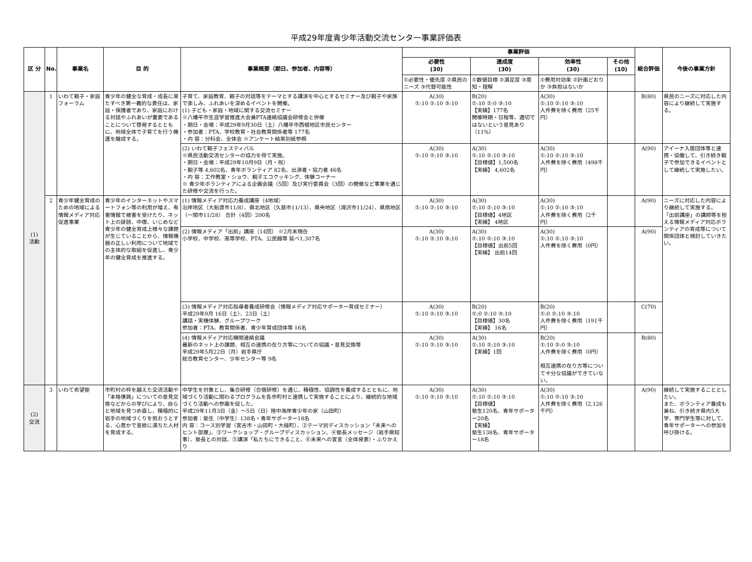平成29年度青少年活動交流センター事業評価表
| 区 分 | No. | 事業名 | 目 的 | 事業概要（期日、参加者、内容等） | 事業評価 | | | | 総合評価 | 今後の事業方針 |
| --- | --- | --- | --- | --- | --- | --- | --- | --- | --- | --- |
| | | | | | 必要性 (30) | 達成度 (30) | 効率性 (30) | その他 (10) | | |
| | | | | | ①必要性・優先度 ②県民のニーズ ③代替可能性 | ①数値目標 ②満足度 ③周知・理解 | ①費用対効果 ②計画どおりか ③負担はないか | | | |
| (1) 活動 | 1 | いわて親子・家庭フォーラム | 青少年の健全な育成・成長に果たすべき第一義的な責任は、家庭・保護者であり、家庭における対話やふれあいが重要であることについて啓発するとともに、地域全体で子育てを行う機運を醸成する。 | 子育て、家庭教育、親子の対話等をテーマとする講演を中心とするセミナー及び親子や家族で楽しみ、ふれあいを深めるイベントを開催。 (1) 子ども・家庭・地域に関する交流セミナー ※八幡平市生涯学習推進大会兼PTA連絡協議会研修会と併催 ・期日・会場：平成29年9月30日（土）八幡平市西根地区市民センター ・参加者：PTA、学校教育・社会教育関係者等 177名 ・内 容：分科会、全体会 ※アンケート結果別紙参照 | A(30) ①:10 ②:10 ③:10 | B(20) ①:10 ②:0 ③:10 【実績】177名 開催時期・日程等、適切ではないという意見あり（11%） | A(30) ①:10 ②:10 ③:10 人件費を除く費用（25千円） | | B(80) | 県民のニーズに対応した内容により継続して実施する。 |
| | | | | (2) いわて親子フェスティバル ※県民活動交流センターの協力を得て実施。 ・期日・会場：平成29年10月9日（月・祝） ・親子等 4,602名、青年ボランティア 82名、出演者・協力者 46名 ・内 容：工作教室・ショウ、親子エコクッキング、体験コーナー ※ 青少年ボランティアによる企画会議（5回）及び実行委員会（3回）の開催など事業を通じた研修や交流を行った。 | A(30) ①:10 ②:10 ③:10 | A(30) ①:10 ②:10 ③:10 【目標値】1,500名 【実績】 4,602名 | A(30) ①:10 ②:10 ③:10 人件費を除く費用（498千円） | | A(90) | アイーナ入居団体等と連携・協働して、引き続き親子で参加できるイベントとして継続して実施したい。 |
| | 2 | 青少年健全育成のための地域による情報メディア対応促進事業 | 青少年のインターネットやスマートフォン等の利用が増え、有害情報で被害を受けたり、ネット上の誹謗、中傷、いじめなど青少年の健全育成上様々な課題が生じていることから、情報機器の正しい利用について地域での主体的な取組を促進し、青少年の健全育成を推進する。 | (1) 情報メディア対応力養成講座（4地域） 沿岸地区（大船渡市11/8）、県北地区（久慈市11/13）、県央地区（滝沢市11/24）、県南地区（一関市11/28） 合計（4回）200名 | A(30) ①:10 ②:10 ③:10 | A(30) ①:10 ②:10 ③:10 【目標値】4地区 【実績】 4地区 | A(30) ①:10 ②:10 ③:10 人件費を除く費用（2千円） | | A(90) | ニーズに対応した内容により継続して実施する。 「出前講座」の講師等を担える情報メディア対応ボランティアの育成等について関係団体と検討していきたい。 |
| | | | | (2) 情報メディア「出前」講座（14回） ※2月末現在 小学校、中学校、高等学校、PTA、公民館等 延べ1,307名 | A(30) ①:10 ②:10 ③:10 | A(30) ①:10 ②:10 ③:10 【目標値】出前5回 【実績】 出前14回 | A(30) ①:10 ②:10 ③:10 人件費を除く費用（0円） | | A(90) | |
| | | | | (3) 情報メディア対応指導者養成研修会（情報メディア対応サポーター育成セミナー） 平成29年9月 16日（土）、23日（土） 講話・実機体験、グループワーク 参加者：PTA、教育関係者、青少年育成団体等 16名 | A(30) ①:10 ②:10 ③:10 | B(20) ①:0 ②:10 ③:10 【目標値】30名 【実績】 16名 | B(20) ①:0 ②:10 ③:10 人件費を除く費用（191千円） | | C(70) | |
| | | | | (4) 情報メディア対応機関連絡会議 最新のネット上の課題、相互の連携の在り方等についての協議・意見交換等 平成29年5月22日（月）岩手県庁 総合教育センター、少年センター等 9名 | A(30) ①:10 ②:10 ③:10 | A(30) ①:10 ②:10 ③:10 【実績】1回 | B(20) ①:10 ②:0 ③:10 人件費を除く費用（0円） 相互連携の在り方等について十分な協議ができていない。 | | B(80) | |
| (2) 交流 | 3 | いわて希望塾 | 市町村の枠を越えた交流活動や「本格復興」についての意見交換などからの学びにより、自らと地域を見つめ直し、積極的に岩手の地域づくりを担おうとする、心豊かで意欲に満ちた人材を育成する。 | 中学生を対象とし、集合研修（合宿研修）を通じ、積極性、協調性を養成するとともに、地域づくり活動に関わるプログラムを各市町村と連携して実施することにより、継続的な地域づくり活動への参画を促した。 平成29年11月3日（金）～5日（日）陸中海岸青少年の家（山田町） 参加者：塾生（中学生）138名・青年サポーター18名 内 容：コース別学習（宮古市・山田町・大槌町）、②テーマ別ディスカッション「未来へのヒント部屋」、③ワークショップ・グループディスカッション、④塾長メッセージ（岩手県知事）、塾長との対話、⑤講演「私たちにできること、⑥未来への宣言（全体発表）・ふりかえり | A(30) ①:10 ②:10 ③:10 | A(30) ①:10 ②:10 ③:10 【目標値】 塾生120名、青年サポーター20名 【実績】 塾生138名、青年サポーター18名 | A(30) ①:10 ②:10 ③:10 人件費を除く費用（2,126千円） | | A(90) | 継続して実施することとしたい。 また、ボランティア養成も兼ね、引き続き県内5大学、専門学生等に対して、青年サポーターへの参加を呼び掛ける。 |